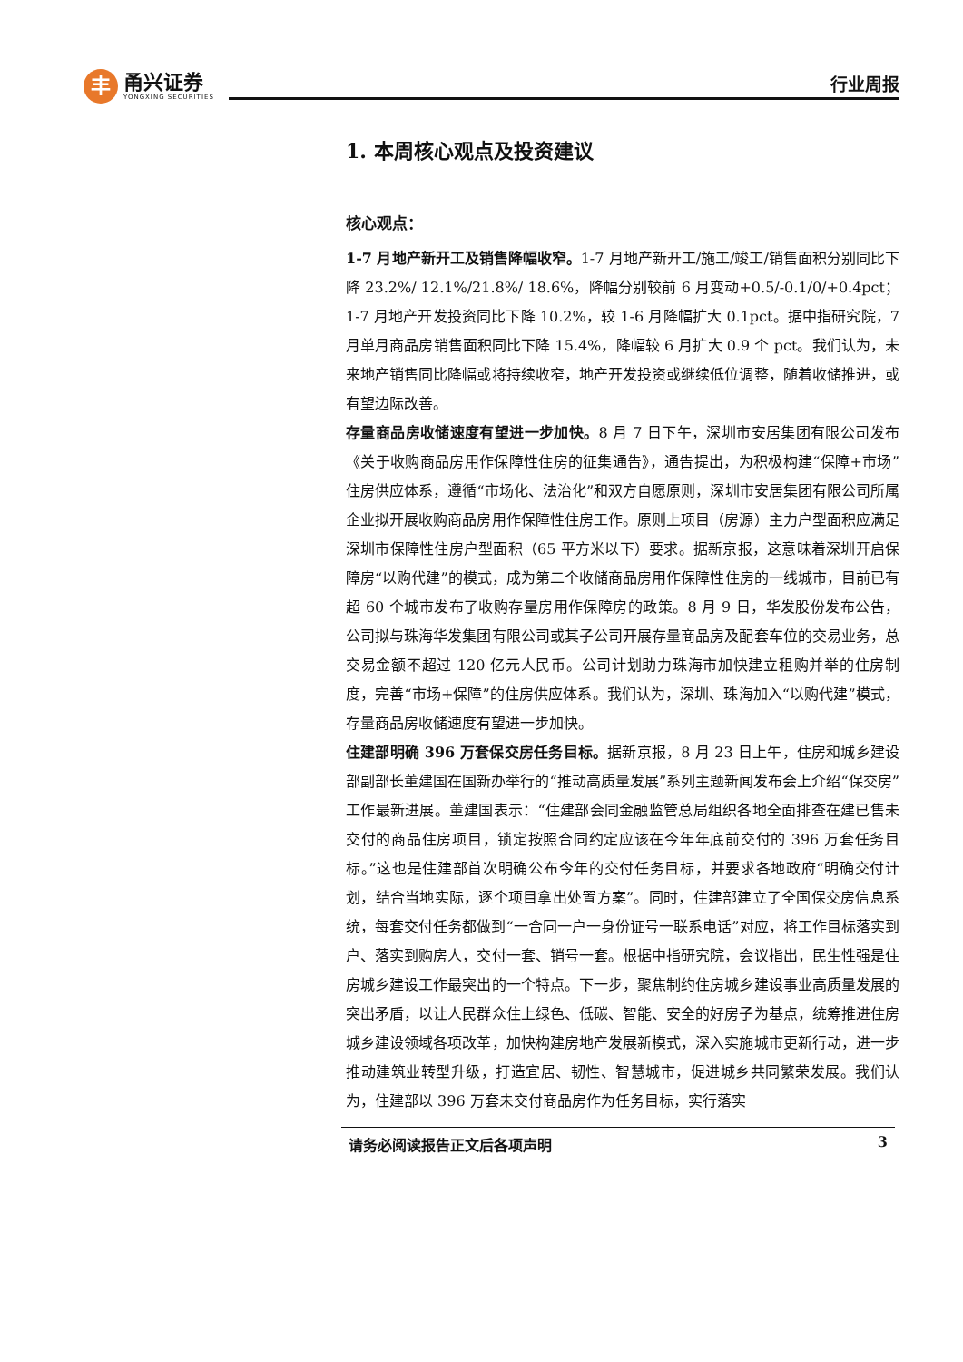丰
甬兴证券
YONGXING SECURITIES
行业周报
1. 本周核心观点及投资建议
核心观点：
1-7 月地产新开工及销售降幅收窄。1-7 月地产新开工/施工/竣工/销售面积分别同比下降 23.2%/ 12.1%/21.8%/ 18.6%，降幅分别较前 6 月变动+0.5/-0.1/0/+0.4pct；1-7 月地产开发投资同比下降 10.2%，较 1-6 月降幅扩大 0.1pct。据中指研究院，7 月单月商品房销售面积同比下降 15.4%，降幅较 6 月扩大 0.9 个 pct。我们认为，未来地产销售同比降幅或将持续收窄，地产开发投资或继续低位调整，随着收储推进，或有望边际改善。
存量商品房收储速度有望进一步加快。8 月 7 日下午，深圳市安居集团有限公司发布《关于收购商品房用作保障性住房的征集通告》，通告提出，为积极构建“保障+市场”住房供应体系，遵循“市场化、法治化”和双方自愿原则，深圳市安居集团有限公司所属企业拟开展收购商品房用作保障性住房工作。原则上项目（房源）主力户型面积应满足深圳市保障性住房户型面积（65 平方米以下）要求。据新京报，这意味着深圳开启保障房“以购代建”的模式，成为第二个收储商品房用作保障性住房的一线城市，目前已有超 60 个城市发布了收购存量房用作保障房的政策。8 月 9 日，华发股份发布公告，公司拟与珠海华发集团有限公司或其子公司开展存量商品房及配套车位的交易业务，总交易金额不超过 120 亿元人民币。公司计划助力珠海市加快建立租购并举的住房制度，完善“市场+保障”的住房供应体系。我们认为，深圳、珠海加入“以购代建”模式，存量商品房收储速度有望进一步加快。
住建部明确 396 万套保交房任务目标。据新京报，8 月 23 日上午，住房和城乡建设部副部长董建国在国新办举行的“推动高质量发展”系列主题新闻发布会上介绍“保交房”工作最新进展。董建国表示：“住建部会同金融监管总局组织各地全面排查在建已售未交付的商品住房项目，锁定按照合同约定应该在今年年底前交付的 396 万套任务目标。”这也是住建部首次明确公布今年的交付任务目标，并要求各地政府“明确交付计划，结合当地实际，逐个项目拿出处置方案”。同时，住建部建立了全国保交房信息系统，每套交付任务都做到“一合同一户一身份证号一联系电话”对应，将工作目标落实到户、落实到购房人，交付一套、销号一套。根据中指研究院，会议指出，民生性强是住房城乡建设工作最突出的一个特点。下一步，聚焦制约住房城乡建设事业高质量发展的突出矛盾，以让人民群众住上绿色、低碳、智能、安全的好房子为基点，统筹推进住房城乡建设领域各项改革，加快构建房地产发展新模式，深入实施城市更新行动，进一步推动建筑业转型升级，打造宜居、韧性、智慧城市，促进城乡共同繁荣发展。我们认为，住建部以 396 万套未交付商品房作为任务目标，实行落实
请务必阅读报告正文后各项声明 3